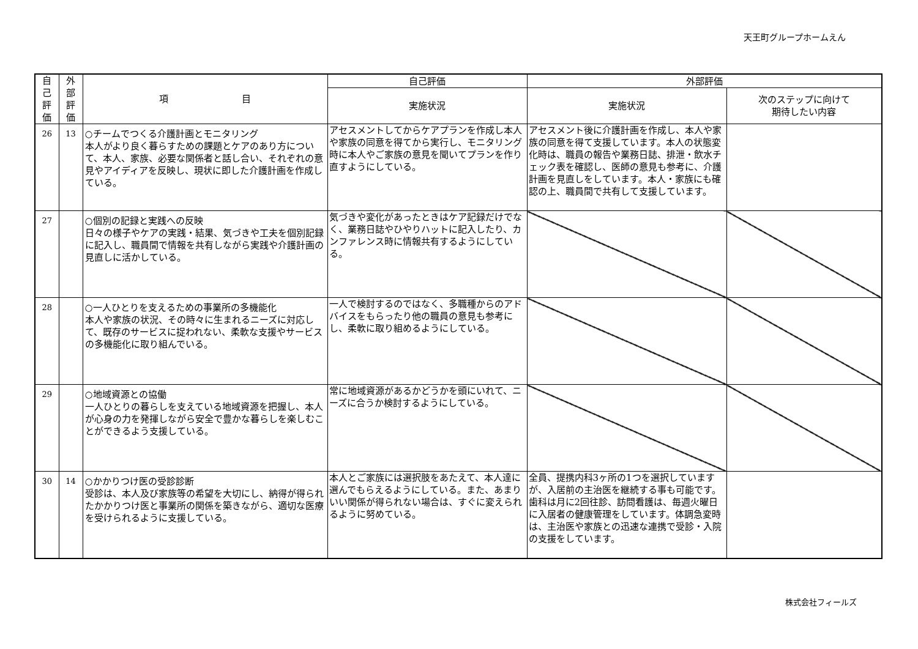天王町グループホームえん
| 自 己 評 価 | 外 部 評 価 | 項 目 | 自己評価 | 外部評価 | |
| --- | --- | --- | --- | --- | --- |
| | | | 実施状況 | 実施状況 | 次のステップに向けて 期待したい内容 |
| 26 | 13 | ○チームでつくる介護計画とモニタリング 本人がより良く暮らすための課題とケアのあり方について、本人、家族、必要な関係者と話し合い、それぞれの意見やアイディアを反映し、現状に即した介護計画を作成している。 | アセスメントしてからケアプランを作成し本人や家族の同意を得てから実行し、モニタリング時に本人やご家族の意見を聞いてプランを作り直すようにしている。 | アセスメント後に介護計画を作成し、本人や家族の同意を得て支援しています。本人の状態変化時は、職員の報告や業務日誌、排泄・飲水チェック表を確認し、医師の意見も参考に、介護計画を見直しをしています。本人・家族にも確認の上、職員間で共有して支援しています。 | |
| 27 | | ○個別の記録と実践への反映 日々の様子やケアの実践・結果、気づきや工夫を個別記録に記入し、職員間で情報を共有しながら実践や介護計画の見直しに活かしている。 | 気づきや変化があったときはケア記録だけでなく、業務日誌やひやりハットに記入したり、カンファレンス時に情報共有するようにしている。 | | |
| 28 | | ○一人ひとりを支えるための事業所の多機能化 本人や家族の状況、その時々に生まれるニーズに対応して、既存のサービスに捉われない、柔軟な支援やサービスの多機能化に取り組んでいる。 | 一人で検討するのではなく、多職種からのアドバイスをもらったり他の職員の意見も参考にし、柔軟に取り組めるようにしている。 | | |
| 29 | | ○地域資源との協働 一人ひとりの暮らしを支えている地域資源を把握し、本人が心身の力を発揮しながら安全で豊かな暮らしを楽しむことができるよう支援している。 | 常に地域資源があるかどうかを頭にいれて、ニーズに合うか検討するようにしている。 | | |
| 30 | 14 | ○かかりつけ医の受診診断 受診は、本人及び家族等の希望を大切にし、納得が得られたかかりつけ医と事業所の関係を築きながら、適切な医療を受けられるように支援している。 | 本人とご家族には選択肢をあたえて、本人達に選んでもらえるようにしている。また、あまりいい関係が得られない場合は、すぐに変えられるように努めている。 | 全員、提携内科3ヶ所の1つを選択していますが、入居前の主治医を継続する事も可能です。歯科は月に2回往診、訪問看護は、毎週火曜日に入居者の健康管理をしています。体調急変時は、主治医や家族との迅速な連携で受診・入院の支援をしています。 | |
株式会社フィールズ